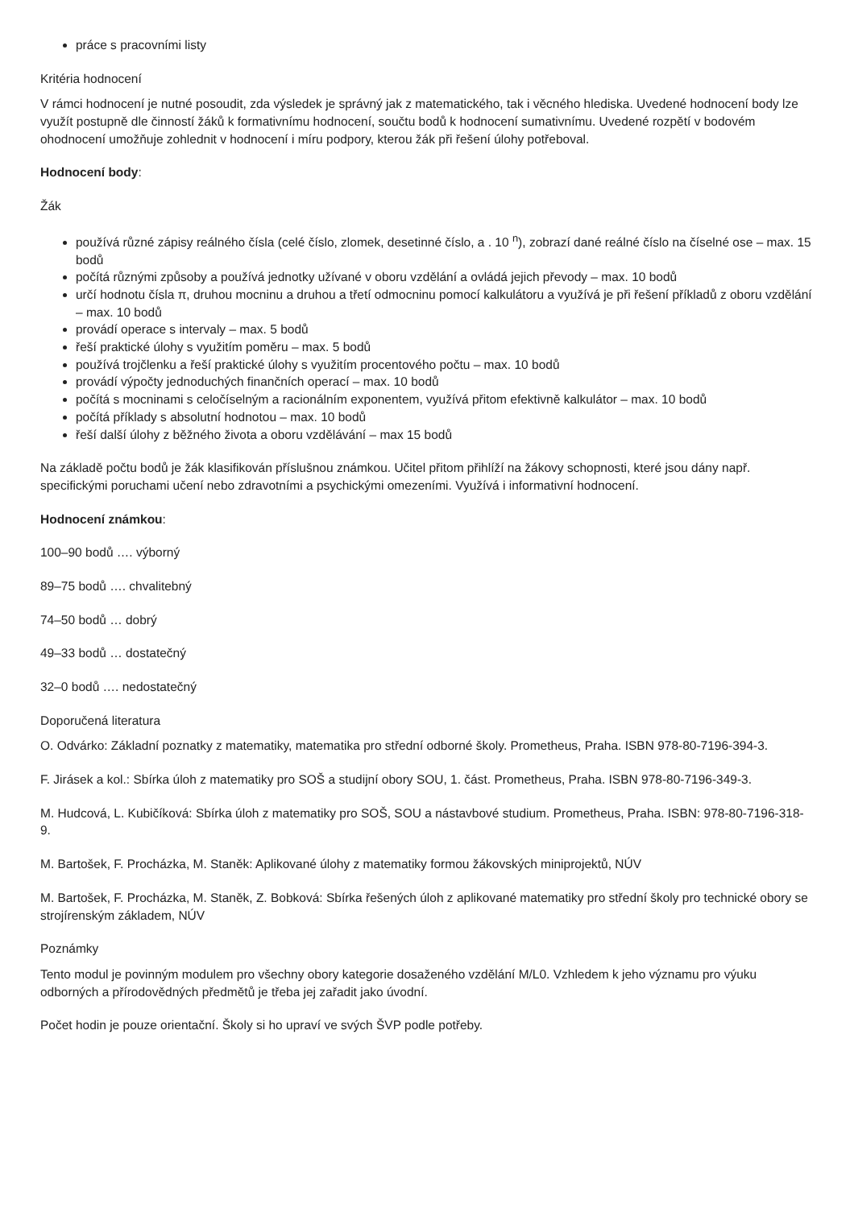práce s pracovními listy
Kritéria hodnocení
V rámci hodnocení je nutné posoudit, zda výsledek je správný jak z matematického, tak i věcného hlediska. Uvedené hodnocení body lze využít postupně dle činností žáků k formativnímu hodnocení, součtu bodů k hodnocení sumativnímu. Uvedené rozpětí v bodovém ohodnocení umožňuje zohlednit v hodnocení i míru podpory, kterou žák při řešení úlohy potřeboval.
Hodnocení body:
Žák
používá různé zápisy reálného čísla (celé číslo, zlomek, desetinné číslo, a . 10 <sup>n</sup>), zobrazí dané reálné číslo na číselné ose – max. 15 bodů
počítá různými způsoby a používá jednotky užívané v oboru vzdělání a ovládá jejich převody – max. 10 bodů
určí hodnotu čísla π, druhou mocninu a druhou a třetí odmocninu pomocí kalkulátoru a využívá je při řešení příkladů z oboru vzdělání – max. 10 bodů
provádí operace s intervaly – max. 5 bodů
řeší praktické úlohy s využitím poměru – max. 5 bodů
používá trojčlenku a řeší praktické úlohy s využitím procentového počtu – max. 10 bodů
provádí výpočty jednoduchých finančních operací – max. 10 bodů
počítá s mocninami s celočíselným a racionálním exponentem, využívá přitom efektivně kalkulátor – max. 10 bodů
počítá příklady s absolutní hodnotou – max. 10 bodů
řeší další úlohy z běžného života a oboru vzdělávání – max 15 bodů
Na základě počtu bodů je žák klasifikován příslušnou známkou. Učitel přitom přihlíží na žákovy schopnosti, které jsou dány např. specifickými poruchami učení nebo zdravotními a psychickými omezeními. Využívá i informativní hodnocení.
Hodnocení známkou:
100–90 bodů …. výborný
89–75 bodů …. chvalitebný
74–50 bodů … dobrý
49–33 bodů … dostatečný
32–0 bodů …. nedostatečný
Doporučená literatura
O. Odvárko: Základní poznatky z matematiky, matematika pro střední odborné školy. Prometheus, Praha. ISBN 978-80-7196-394-3.
F. Jirásek a kol.: Sbírka úloh z matematiky pro SOŠ a studijní obory SOU, 1. část. Prometheus, Praha. ISBN 978-80-7196-349-3.
M. Hudcová, L. Kubičíková: Sbírka úloh z matematiky pro SOŠ, SOU a nástavbové studium. Prometheus, Praha. ISBN: 978-80-7196-318-9.
M. Bartošek, F. Procházka, M. Staněk: Aplikované úlohy z matematiky formou žákovských miniprojektů, NÚV
M. Bartošek, F. Procházka, M. Staněk, Z. Bobková: Sbírka řešených úloh z aplikované matematiky pro střední školy pro technické obory se strojírenským základem, NÚV
Poznámky
Tento modul je povinným modulem pro všechny obory kategorie dosaženého vzdělání M/L0. Vzhledem k jeho významu pro výuku odborných a přírodovědných předmětů je třeba jej zařadit jako úvodní.
Počet hodin je pouze orientační. Školy si ho upraví ve svých ŠVP podle potřeby.